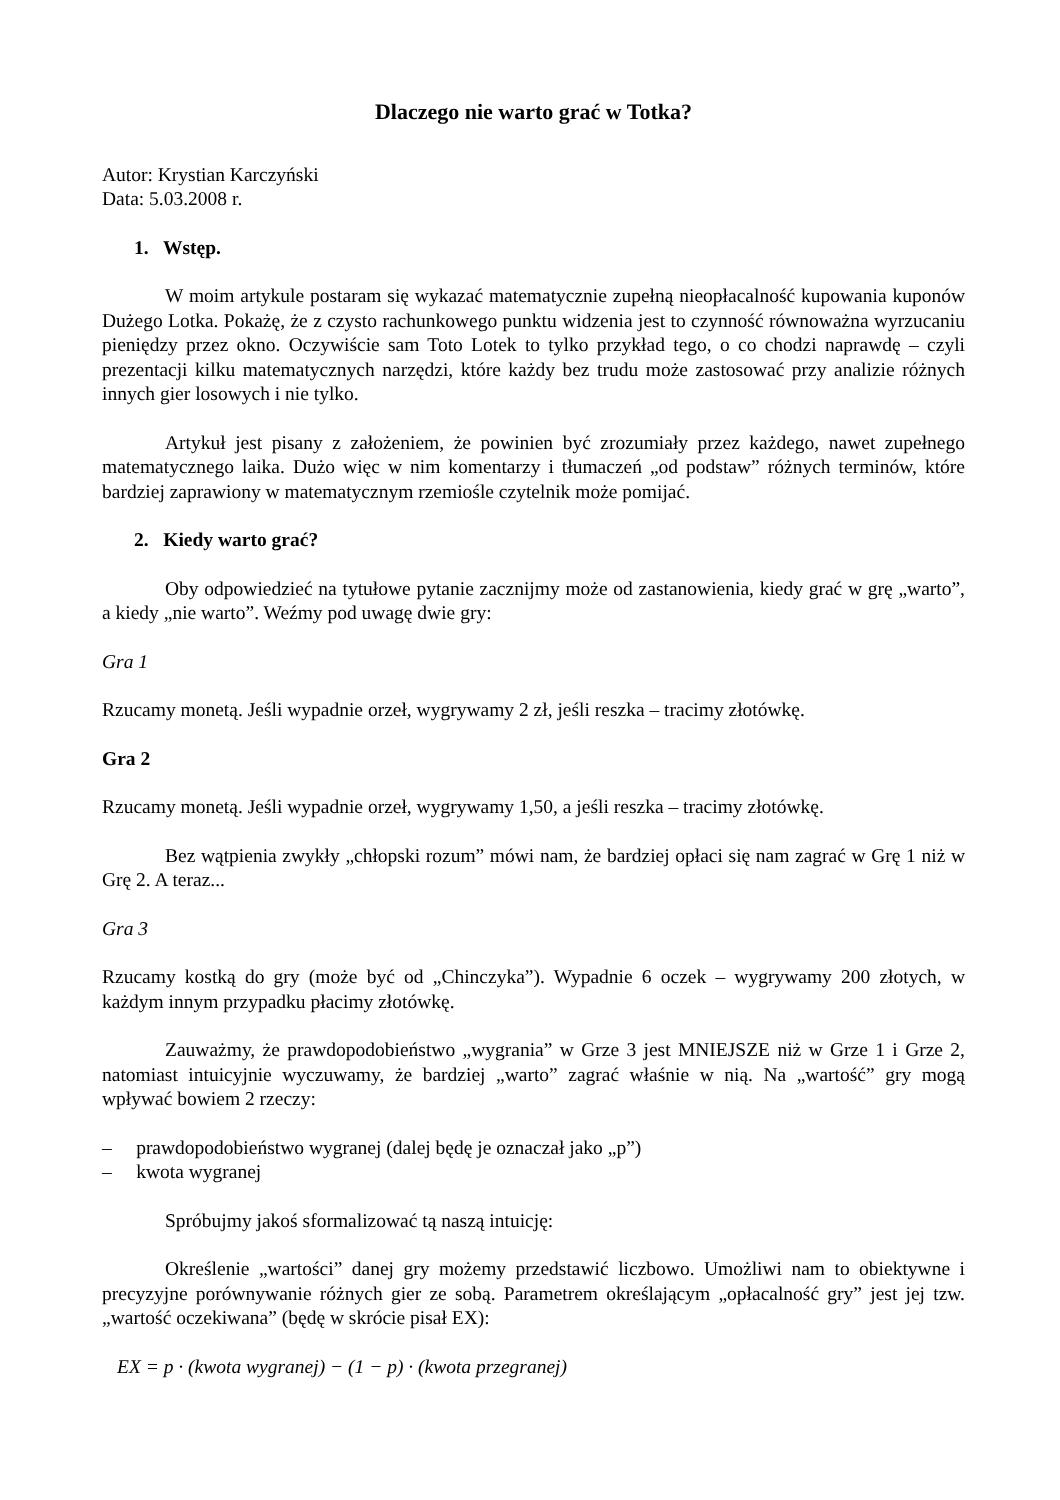Dlaczego nie warto grać w Totka?
Autor: Krystian Karczyński
Data: 5.03.2008 r.
1. Wstęp.
W moim artykule postaram się wykazać matematycznie zupełną nieopłacalność kupowania kuponów Dużego Lotka. Pokażę, że z czysto rachunkowego punktu widzenia jest to czynność równoważna wyrzucaniu pieniędzy przez okno. Oczywiście sam Toto Lotek to tylko przykład tego, o co chodzi naprawdę – czyli prezentacji kilku matematycznych narzędzi, które każdy bez trudu może zastosować przy analizie różnych innych gier losowych i nie tylko.
Artykuł jest pisany z założeniem, że powinien być zrozumiały przez każdego, nawet zupełnego matematycznego laika. Dużo więc w nim komentarzy i tłumaczeń „od podstaw” różnych terminów, które bardziej zaprawiony w matematycznym rzemiośle czytelnik może pomijać.
2. Kiedy warto grać?
Oby odpowiedzieć na tytułowe pytanie zacznijmy może od zastanowienia, kiedy grać w grę „warto”, a kiedy „nie warto”. Weźmy pod uwagę dwie gry:
Gra 1
Rzucamy monetą. Jeśli wypadnie orzeł, wygrywamy 2 zł, jeśli reszka – tracimy złotówkę.
Gra 2
Rzucamy monetą. Jeśli wypadnie orzeł, wygrywamy 1,50, a jeśli reszka – tracimy złotówkę.
Bez wątpienia zwykły „chłopski rozum” mówi nam, że bardziej opłaci się nam zagrać w Grę 1 niż w Grę 2. A teraz...
Gra 3
Rzucamy kostką do gry (może być od „Chinczyka”). Wypadnie 6 oczek – wygrywamy 200 złotych, w każdym innym przypadku płacimy złotówkę.
Zauważmy, że prawdopodobieństwo „wygrania” w Grze 3 jest MNIEJSZE niż w Grze 1 i Grze 2, natomiast intuicyjnie wyczuwamy, że bardziej „warto” zagrać właśnie w nią. Na „wartość” gry mogą wpływać bowiem 2 rzeczy:
– prawdopodobieństwo wygranej (dalej będę je oznaczał jako „p”)
– kwota wygranej
Spróbujmy jakoś sformalizować tą naszą intuicję:
Określenie „wartości” danej gry możemy przedstawić liczbowo. Umożliwi nam to obiektywne i precyzyjne porównywanie różnych gier ze sobą. Parametrem określającym „opłacalność gry” jest jej tzw. „wartość oczekiwana” (będę w skrócie pisał EX):
EX = p · (kwota wygranej) − (1 − p) · (kwota przegranej)